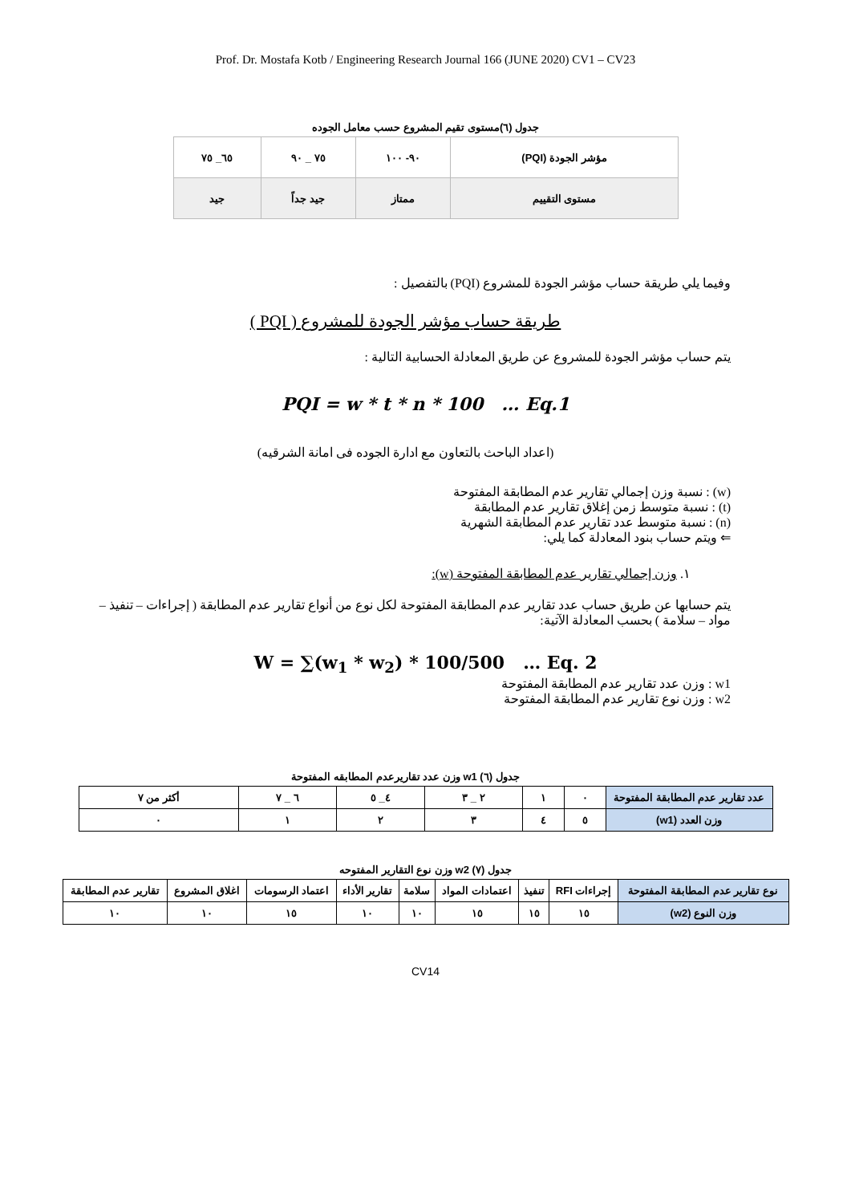Prof. Dr. Mostafa Kotb / Engineering Research Journal 166 (JUNE 2020) CV1 – CV23
جدول (٦)مستوى تقيم المشروع حسب معامل الجوده
| مؤشر الجودة (PQI) | ٩٠- ١٠٠ | ٧٥ _ ٩٠ | ٦٥_ ٧٥ |
| مستوى التقييم | ممتاز | جيد جداً | جيد |
وفيما يلي طريقة حساب مؤشر الجودة للمشروع (PQI) بالتفصيل :
طريقة حساب مؤشر الجودة للمشروع ( PQI )
يتم حساب مؤشر الجودة للمشروع عن طريق المعادلة الحسابية التالية :
PQI = w * t * n * 100 … Eq.1
(اعداد الباحث بالتعاون مع ادارة الجوده فى امانة الشرقيه)
(w) : نسبة وزن إجمالي تقارير عدم المطابقة المفتوحة
(t) : نسبة متوسط زمن إغلاق تقارير عدم المطابقة
(n) : نسبة متوسط عدد تقارير عدم المطابقة الشهرية
⇐ ويتم حساب بنود المعادلة كما يلي:
١. وزن إجمالي تقارير عدم المطابقة المفتوحة (w):
يتم حسابها عن طريق حساب عدد تقارير عدم المطابقة المفتوحة لكل نوع من أنواع تقارير عدم المطابقة ( إجراءات – تنفيذ – مواد – سلامة ) بحسب المعادلة الآتية:
W = ∑(w<sub>1</sub> * w<sub>2</sub>) * 100/500 … Eq. 2
w1 : وزن عدد تقارير عدم المطابقة المفتوحة
w2 : وزن نوع تقارير عدم المطابقة المفتوحة
جدول (٦) w1 وزن عدد تقاريرعدم المطابقه المفتوحة
| عدد تقارير عدم المطابقة المفتوحة | ٠ | ١ | ٢ _ ٣ | ٤_ ٥ | ٦ _ ٧ | أكثر من ٧ |
| وزن العدد (w1) | ٥ | ٤ | ٣ | ٢ | ١ | ٠ |
جدول (٧) w2 وزن نوع التقارير المفتوحه
| نوع تقارير عدم المطابقة المفتوحة | إجراءات RFI | تنفيذ | اعتمادات المواد | سلامة | تقارير الأداء | اعتماد الرسومات | اغلاق المشروع | تقارير عدم المطابقة |
| وزن النوع (w2) | ١٥ | ١٥ | ١٥ | ١٠ | ١٠ | ١٥ | ١٠ | ١٠ |
CV14